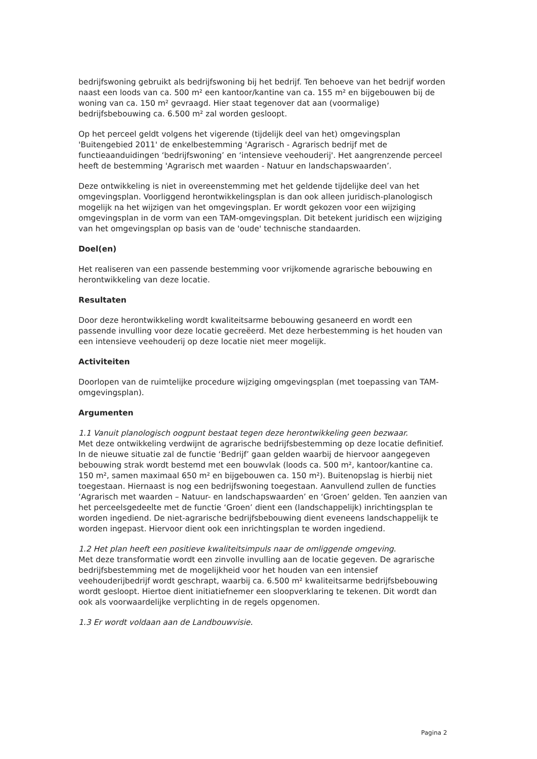bedrijfswoning gebruikt als bedrijfswoning bij het bedrijf. Ten behoeve van het bedrijf worden naast een loods van ca. 500 m² een kantoor/kantine van ca. 155 m² en bijgebouwen bij de woning van ca. 150 m² gevraagd. Hier staat tegenover dat aan (voormalige) bedrijfsbebouwing ca. 6.500 m² zal worden gesloopt.
Op het perceel geldt volgens het vigerende (tijdelijk deel van het) omgevingsplan 'Buitengebied 2011' de enkelbestemming 'Agrarisch - Agrarisch bedrijf met de functieaanduidingen ‘bedrijfswoning’ en ‘intensieve veehouderij'. Het aangrenzende perceel heeft de bestemming 'Agrarisch met waarden - Natuur en landschapswaarden’.
Deze ontwikkeling is niet in overeenstemming met het geldende tijdelijke deel van het omgevingsplan. Voorliggend herontwikkelingsplan is dan ook alleen juridisch-planologisch mogelijk na het wijzigen van het omgevingsplan. Er wordt gekozen voor een wijziging omgevingsplan in de vorm van een TAM-omgevingsplan. Dit betekent juridisch een wijziging van het omgevingsplan op basis van de 'oude' technische standaarden.
Doel(en)
Het realiseren van een passende bestemming voor vrijkomende agrarische bebouwing en herontwikkeling van deze locatie.
Resultaten
Door deze herontwikkeling wordt kwaliteitsarme bebouwing gesaneerd en wordt een passende invulling voor deze locatie gecreëerd. Met deze herbestemming is het houden van een intensieve veehouderij op deze locatie niet meer mogelijk.
Activiteiten
Doorlopen van de ruimtelijke procedure wijziging omgevingsplan (met toepassing van TAM-omgevingsplan).
Argumenten
1.1 Vanuit planologisch oogpunt bestaat tegen deze herontwikkeling geen bezwaar.
Met deze ontwikkeling verdwijnt de agrarische bedrijfsbestemming op deze locatie definitief. In de nieuwe situatie zal de functie ‘Bedrijf’ gaan gelden waarbij de hiervoor aangegeven bebouwing strak wordt bestemd met een bouwvlak (loods ca. 500 m², kantoor/kantine ca. 150 m², samen maximaal 650 m² en bijgebouwen ca. 150 m²). Buitenopslag is hierbij niet toegestaan. Hiernaast is nog een bedrijfswoning toegestaan. Aanvullend zullen de functies ‘Agrarisch met waarden – Natuur- en landschapswaarden’ en ‘Groen’ gelden. Ten aanzien van het perceelsgedeelte met de functie ‘Groen’ dient een (landschappelijk) inrichtingsplan te worden ingediend. De niet-agrarische bedrijfsbebouwing dient eveneens landschappelijk te worden ingepast. Hiervoor dient ook een inrichtingsplan te worden ingediend.
1.2 Het plan heeft een positieve kwaliteitsimpuls naar de omliggende omgeving.
Met deze transformatie wordt een zinvolle invulling aan de locatie gegeven. De agrarische bedrijfsbestemming met de mogelijkheid voor het houden van een intensief veehouderijbedrijf wordt geschrapt, waarbij ca. 6.500 m² kwaliteitsarme bedrijfsbebouwing wordt gesloopt. Hiertoe dient initiatiefnemer een sloopverklaring te tekenen. Dit wordt dan ook als voorwaardelijke verplichting in de regels opgenomen.
1.3 Er wordt voldaan aan de Landbouwvisie.
Pagina 2